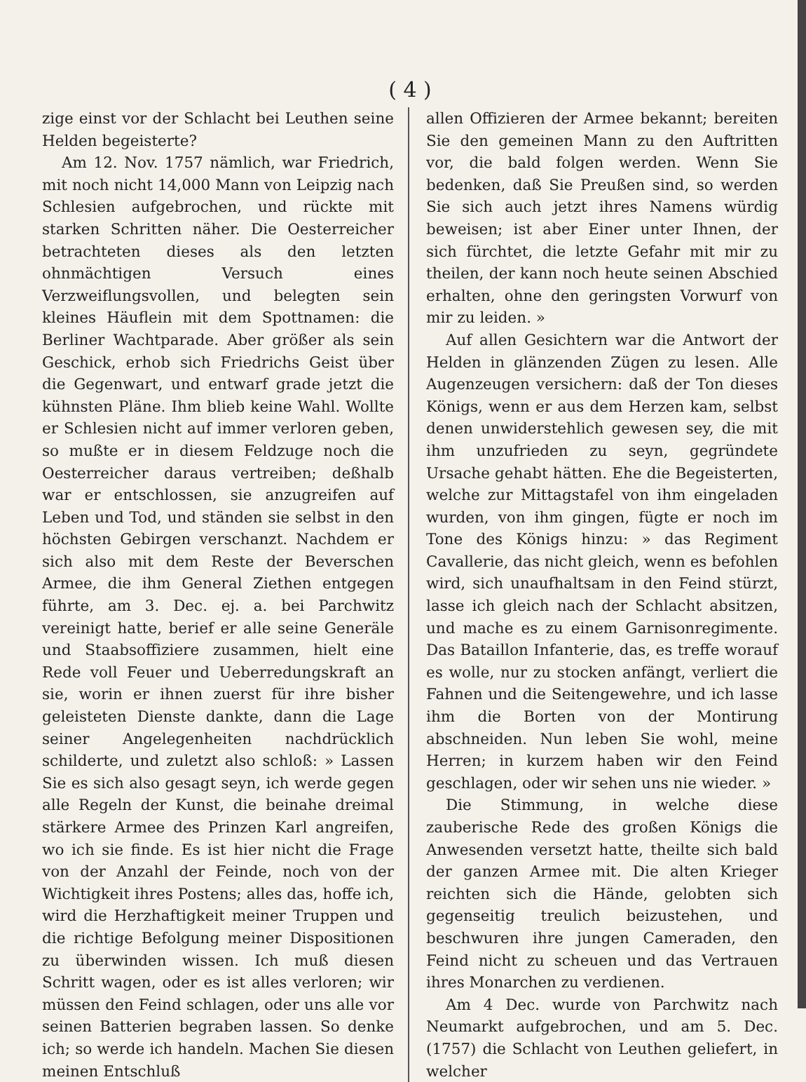( 4 )
zige einst vor der Schlacht bei Leuthen seine Helden begeisterte?
Am 12. Nov. 1757 nämlich, war Friedrich, mit noch nicht 14,000 Mann von Leipzig nach Schlesien aufgebrochen, und rückte mit starken Schritten näher. Die Oesterreicher betrachteten dieses als den letzten ohnmächtigen Versuch eines Verzweiflungsvollen, und belegten sein kleines Häuflein mit dem Spottnamen: die Berliner Wachtparade. Aber größer als sein Geschick, erhob sich Friedrichs Geist über die Gegenwart, und entwarf grade jetzt die kühnsten Pläne. Ihm blieb keine Wahl. Wollte er Schlesien nicht auf immer verloren geben, so mußte er in diesem Feldzuge noch die Oesterreicher daraus vertreiben; deßhalb war er entschlossen, sie anzugreifen auf Leben und Tod, und ständen sie selbst in den höchsten Gebirgen verschanzt. Nachdem er sich also mit dem Reste der Beverschen Armee, die ihm General Ziethen entgegen führte, am 3. Dec. ej. a. bei Parchwitz vereinigt hatte, berief er alle seine Generäle und Staabsoffiziere zusammen, hielt eine Rede voll Feuer und Ueberredungskraft an sie, worin er ihnen zuerst für ihre bisher geleisteten Dienste dankte, dann die Lage seiner Angelegenheiten nachdrücklich schilderte, und zuletzt also schloß: » Lassen Sie es sich also gesagt seyn, ich werde gegen alle Regeln der Kunst, die beinahe dreimal stärkere Armee des Prinzen Karl angreifen, wo ich sie finde. Es ist hier nicht die Frage von der Anzahl der Feinde, noch von der Wichtigkeit ihres Postens; alles das, hoffe ich, wird die Herzhaftigkeit meiner Truppen und die richtige Befolgung meiner Dispositionen zu überwinden wissen. Ich muß diesen Schritt wagen, oder es ist alles verloren; wir müssen den Feind schlagen, oder uns alle vor seinen Batterien begraben lassen. So denke ich; so werde ich handeln. Machen Sie diesen meinen Entschluß
allen Offizieren der Armee bekannt; bereiten Sie den gemeinen Mann zu den Auftritten vor, die bald folgen werden. Wenn Sie bedenken, daß Sie Preußen sind, so werden Sie sich auch jetzt ihres Namens würdig beweisen; ist aber Einer unter Ihnen, der sich fürchtet, die letzte Gefahr mit mir zu theilen, der kann noch heute seinen Abschied erhalten, ohne den geringsten Vorwurf von mir zu leiden. »
Auf allen Gesichtern war die Antwort der Helden in glänzenden Zügen zu lesen. Alle Augenzeugen versichern: daß der Ton dieses Königs, wenn er aus dem Herzen kam, selbst denen unwiderstehlich gewesen sey, die mit ihm unzufrieden zu seyn, gegründete Ursache gehabt hätten. Ehe die Begeisterten, welche zur Mittagstafel von ihm eingeladen wurden, von ihm gingen, fügte er noch im Tone des Königs hinzu: » das Regiment Cavallerie, das nicht gleich, wenn es befohlen wird, sich unaufhaltsam in den Feind stürzt, lasse ich gleich nach der Schlacht absitzen, und mache es zu einem Garnisonregimente. Das Bataillon Infanterie, das, es treffe worauf es wolle, nur zu stocken anfängt, verliert die Fahnen und die Seitengewehre, und ich lasse ihm die Borten von der Montirung abschneiden. Nun leben Sie wohl, meine Herren; in kurzem haben wir den Feind geschlagen, oder wir sehen uns nie wieder. »
Die Stimmung, in welche diese zauberische Rede des großen Königs die Anwesenden versetzt hatte, theilte sich bald der ganzen Armee mit. Die alten Krieger reichten sich die Hände, gelobten sich gegenseitig treulich beizustehen, und beschwuren ihre jungen Cameraden, den Feind nicht zu scheuen und das Vertrauen ihres Monarchen zu verdienen.
Am 4 Dec. wurde von Parchwitz nach Neumarkt aufgebrochen, und am 5. Dec. (1757) die Schlacht von Leuthen geliefert, in welcher